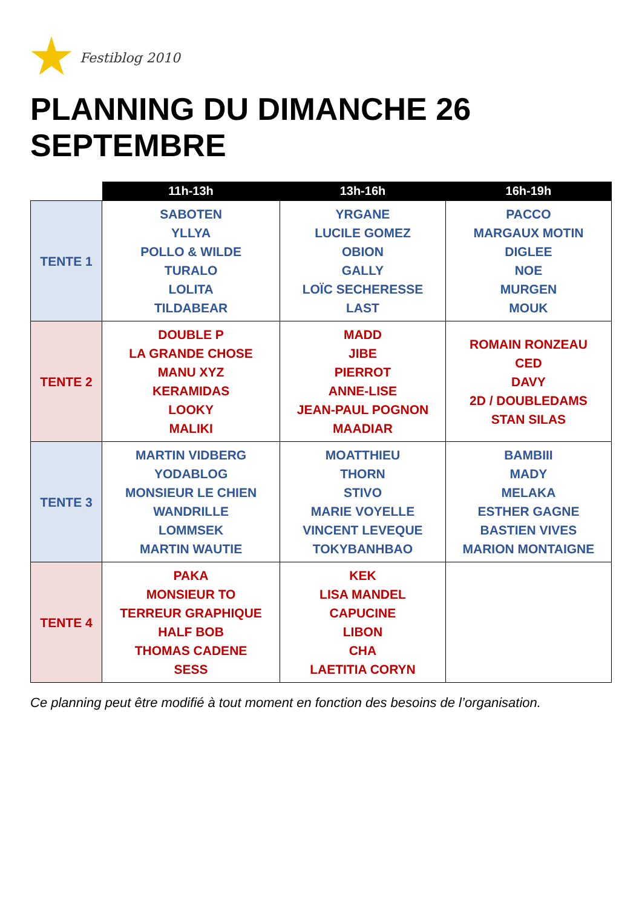Festiblog 2010
PLANNING DU DIMANCHE 26 SEPTEMBRE
| | 11h-13h | 13h-16h | 16h-19h |
| --- | --- | --- | --- |
| TENTE 1 | SABOTEN YLLYA POLLO & WILDE TURALO LOLITA TILDABEAR | YRGANE LUCILE GOMEZ OBION GALLY LOÏC SECHERESSE LAST | PACCO MARGAUX MOTIN DIGLEE NOE MURGEN MOUK |
| TENTE 2 | DOUBLE P LA GRANDE CHOSE MANU XYZ KERAMIDAS LOOKY MALIKI | MADD JIBE PIERROT ANNE-LISE JEAN-PAUL POGNON MAADIAR | ROMAIN RONZEAU CED DAVY 2D / DOUBLEDAMS STAN SILAS |
| TENTE 3 | MARTIN VIDBERG YODABLOG MONSIEUR LE CHIEN WANDRILLE LOMMSEK MARTIN WAUTIE | MOATTHIEU THORN STIVO MARIE VOYELLE VINCENT LEVEQUE TOKYBANHBAO | BAMBIII MADY MELAKA ESTHER GAGNE BASTIEN VIVES MARION MONTAIGNE |
| TENTE 4 | PAKA MONSIEUR TO TERREUR GRAPHIQUE HALF BOB THOMAS CADENE SESS | KEK LISA MANDEL CAPUCINE LIBON CHA LAETITIA CORYN | |
Ce planning peut être modifié à tout moment en fonction des besoins de l’organisation.